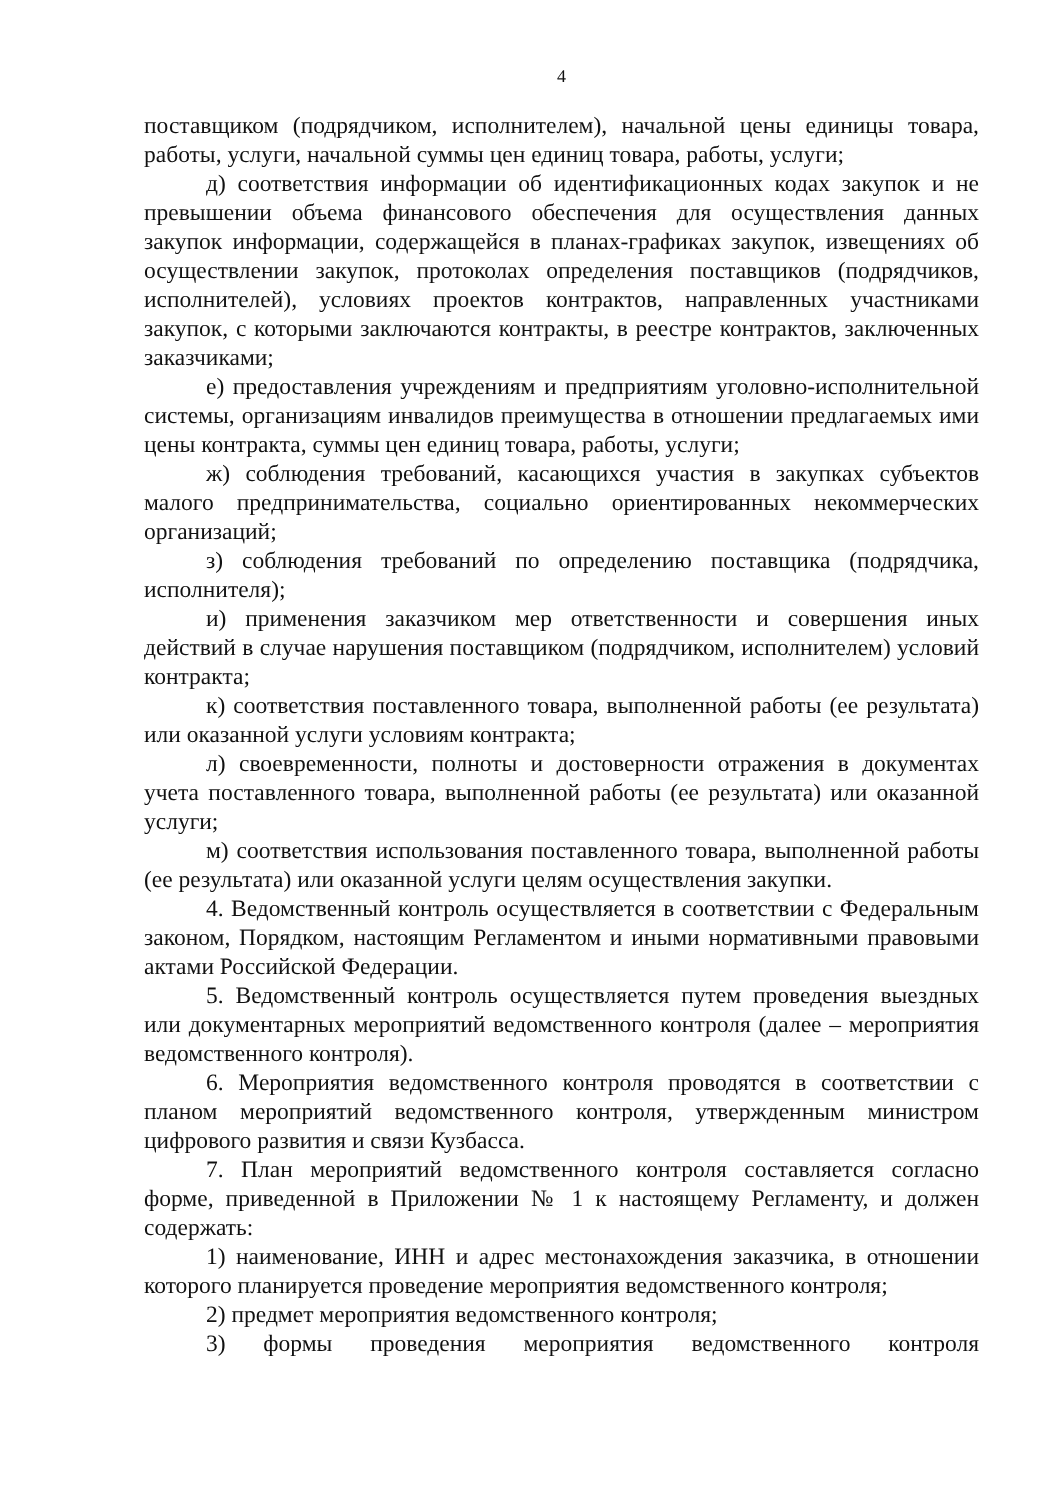4
поставщиком (подрядчиком, исполнителем), начальной цены единицы товара, работы, услуги, начальной суммы цен единиц товара, работы, услуги;
д) соответствия информации об идентификационных кодах закупок и не превышении объема финансового обеспечения для осуществления данных закупок информации, содержащейся в планах-графиках закупок, извещениях об осуществлении закупок, протоколах определения поставщиков (подрядчиков, исполнителей), условиях проектов контрактов, направленных участниками закупок, с которыми заключаются контракты, в реестре контрактов, заключенных заказчиками;
е) предоставления учреждениям и предприятиям уголовно-исполнительной системы, организациям инвалидов преимущества в отношении предлагаемых ими цены контракта, суммы цен единиц товара, работы, услуги;
ж) соблюдения требований, касающихся участия в закупках субъектов малого предпринимательства, социально ориентированных некоммерческих организаций;
з) соблюдения требований по определению поставщика (подрядчика, исполнителя);
и) применения заказчиком мер ответственности и совершения иных действий в случае нарушения поставщиком (подрядчиком, исполнителем) условий контракта;
к) соответствия поставленного товара, выполненной работы (ее результата) или оказанной услуги условиям контракта;
л) своевременности, полноты и достоверности отражения в документах учета поставленного товара, выполненной работы (ее результата) или оказанной услуги;
м) соответствия использования поставленного товара, выполненной работы (ее результата) или оказанной услуги целям осуществления закупки.
4. Ведомственный контроль осуществляется в соответствии с Федеральным законом, Порядком, настоящим Регламентом и иными нормативными правовыми актами Российской Федерации.
5. Ведомственный контроль осуществляется путем проведения выездных или документарных мероприятий ведомственного контроля (далее – мероприятия ведомственного контроля).
6. Мероприятия ведомственного контроля проводятся в соответствии с планом мероприятий ведомственного контроля, утвержденным министром цифрового развития и связи Кузбасса.
7. План мероприятий ведомственного контроля составляется согласно форме, приведенной в Приложении № 1 к настоящему Регламенту, и должен содержать:
1) наименование, ИНН и адрес местонахождения заказчика, в отношении которого планируется проведение мероприятия ведомственного контроля;
2) предмет мероприятия ведомственного контроля;
3) формы проведения мероприятия ведомственного контроля